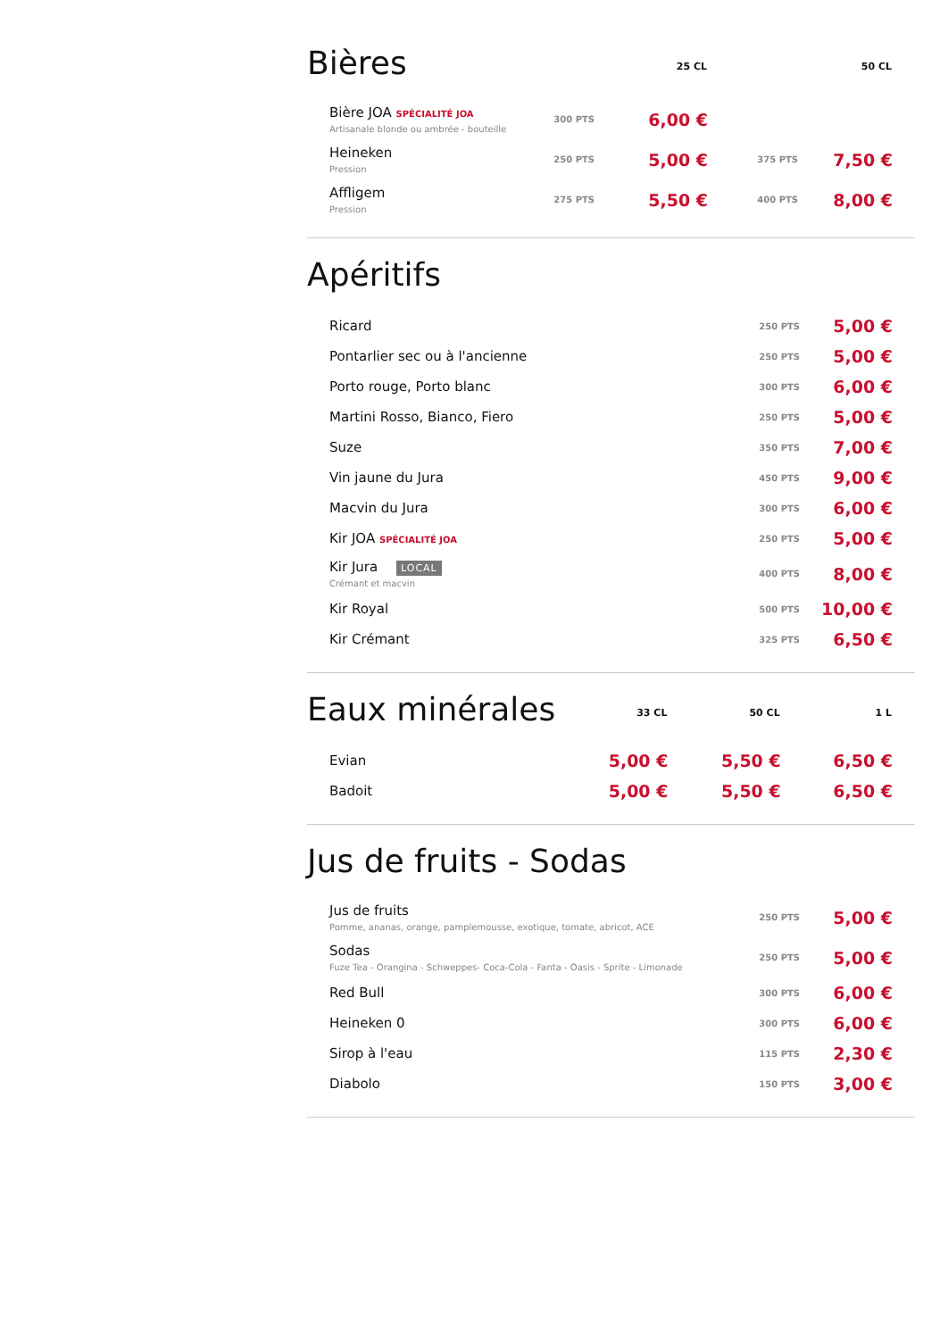| Bières | | 25 CL | | 50 CL |
| Bière JOA SPÉCIALITÉ JOA Artisanale blonde ou ambrée - bouteille | 300 PTS | 6,00 € | | |
| Heineken Pression | 250 PTS | 5,00 € | 375 PTS | 7,50 € |
| Affligem Pression | 275 PTS | 5,50 € | 400 PTS | 8,00 € |
| Apéritifs | | |
| Ricard | 250 PTS | 5,00 € |
| Pontarlier sec ou à l'ancienne | 250 PTS | 5,00 € |
| Porto rouge, Porto blanc | 300 PTS | 6,00 € |
| Martini Rosso, Bianco, Fiero | 250 PTS | 5,00 € |
| Suze | 350 PTS | 7,00 € |
| Vin jaune du Jura | 450 PTS | 9,00 € |
| Macvin du Jura | 300 PTS | 6,00 € |
| Kir JOA SPÉCIALITÉ JOA | 250 PTS | 5,00 € |
| Kir Jura LOCAL Crémant et macvin | 400 PTS | 8,00 € |
| Kir Royal | 500 PTS | 10,00 € |
| Kir Crémant | 325 PTS | 6,50 € |
| Eaux minérales | 33 CL | 50 CL | 1 L |
| Evian | 5,00 € | 5,50 € | 6,50 € |
| Badoit | 5,00 € | 5,50 € | 6,50 € |
| Jus de fruits - Sodas | | |
| Jus de fruits Pomme, ananas, orange, pamplemousse, exotique, tomate, abricot, ACE | 250 PTS | 5,00 € |
| Sodas Fuze Tea - Orangina - Schweppes- Coca-Cola - Fanta - Oasis - Sprite - Limonade | 250 PTS | 5,00 € |
| Red Bull | 300 PTS | 6,00 € |
| Heineken 0 | 300 PTS | 6,00 € |
| Sirop à l'eau | 115 PTS | 2,30 € |
| Diabolo | 150 PTS | 3,00 € |